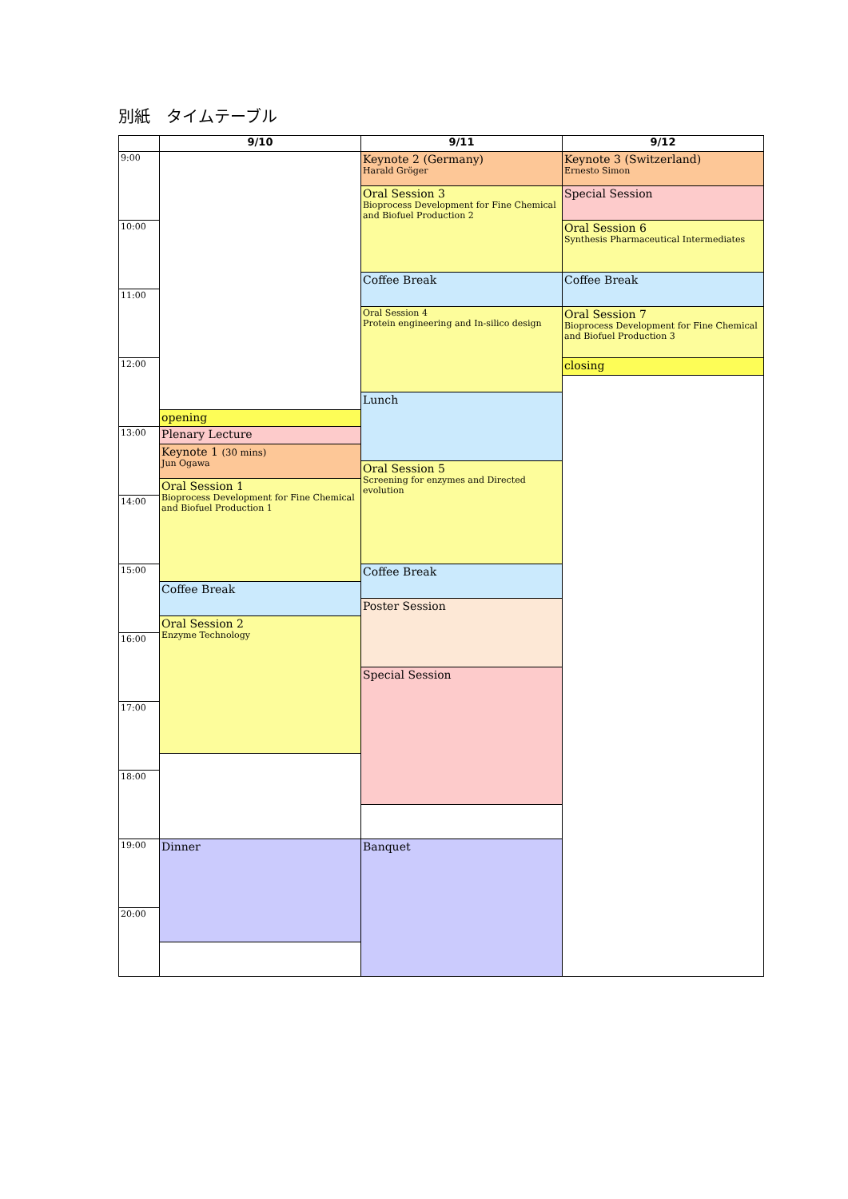別紙　タイムテーブル
| | 9/10 | 9/11 | 9/12 |
| --- | --- | --- | --- |
| 9:00 | | Keynote 2 (Germany) Harald Gröger | Keynote 3 (Switzerland) Ernesto Simon |
| | | Oral Session 3 Bioprocess Development for Fine Chemical and Biofuel Production 2 | Special Session |
| 10:00 | | | Oral Session 6 Synthesis Pharmaceutical Intermediates |
| | | Coffee Break | Coffee Break |
| 11:00 | | | |
| | | Oral Session 4 Protein engineering and In-silico design | Oral Session 7 Bioprocess Development for Fine Chemical and Biofuel Production 3 |
| 12:00 | | | closing |
| | | Lunch | |
| | opening | | |
| 13:00 | Plenary Lecture | | |
| | Keynote 1 (30 mins) Jun Ogawa | | |
| | | Oral Session 5 Screening for enzymes and Directed evolution | |
| | Oral Session 1 Bioprocess Development for Fine Chemical and Biofuel Production 1 | | |
| 14:00 | | | |
| 15:00 | | Coffee Break | |
| | Coffee Break | | |
| | | Poster Session | |
| | Oral Session 2 Enzyme Technology | | |
| 16:00 | | | |
| | | Special Session | |
| 17:00 | | | |
| 18:00 | | | |
| 19:00 | Dinner | Banquet | |
| 20:00 | | | |